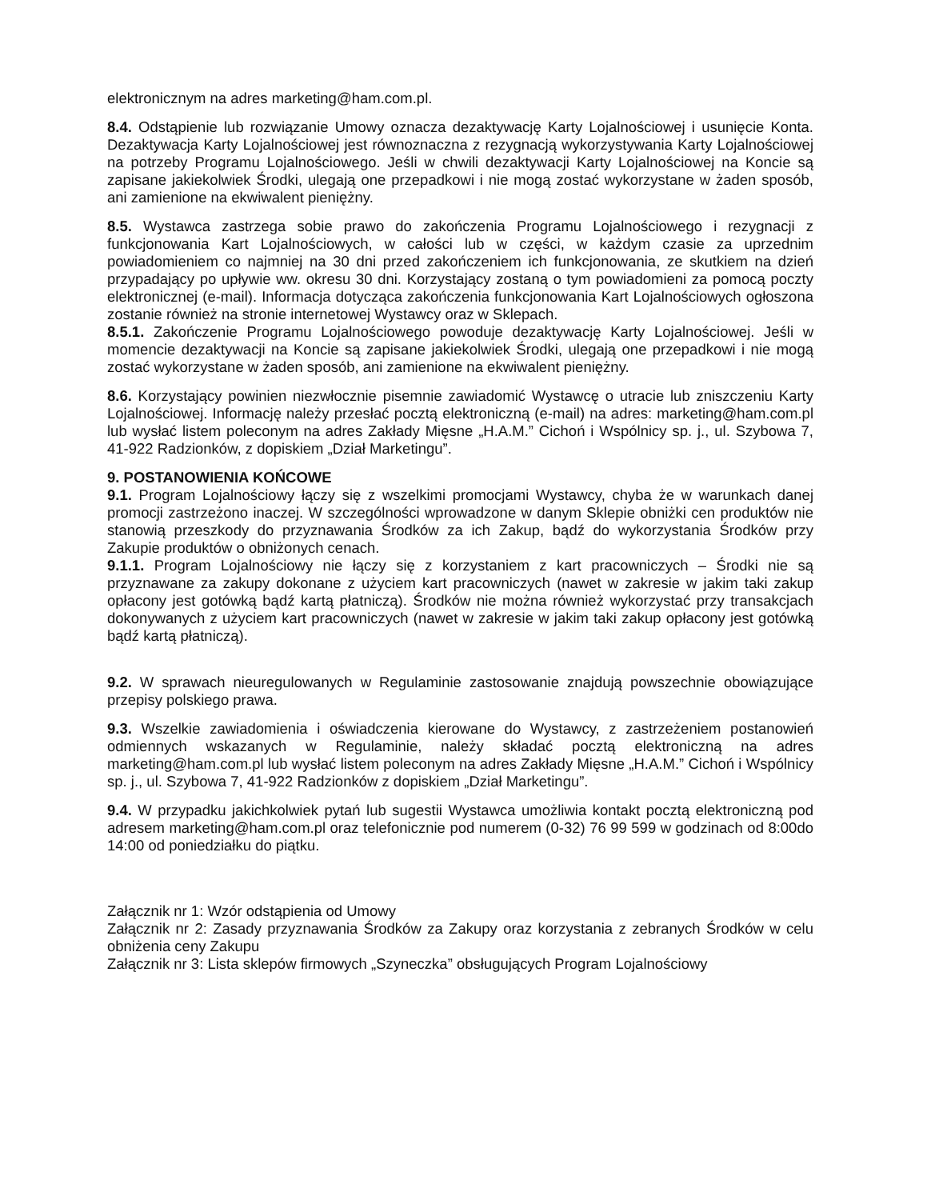elektronicznym na adres marketing@ham.com.pl.
8.4. Odstąpienie lub rozwiązanie Umowy oznacza dezaktywację Karty Lojalnościowej i usunięcie Konta. Dezaktywacja Karty Lojalnościowej jest równoznaczna z rezygnacją wykorzystywania Karty Lojalnościowej na potrzeby Programu Lojalnościowego. Jeśli w chwili dezaktywacji Karty Lojalnościowej na Koncie są zapisane jakiekolwiek Środki, ulegają one przepadkowi i nie mogą zostać wykorzystane w żaden sposób, ani zamienione na ekwiwalent pieniężny.
8.5. Wystawca zastrzega sobie prawo do zakończenia Programu Lojalnościowego i rezygnacji z funkcjonowania Kart Lojalnościowych, w całości lub w części, w każdym czasie za uprzednim powiadomieniem co najmniej na 30 dni przed zakończeniem ich funkcjonowania, ze skutkiem na dzień przypadający po upływie ww. okresu 30 dni. Korzystający zostaną o tym powiadomieni za pomocą poczty elektronicznej (e-mail). Informacja dotycząca zakończenia funkcjonowania Kart Lojalnościowych ogłoszona zostanie również na stronie internetowej Wystawcy oraz w Sklepach.
8.5.1. Zakończenie Programu Lojalnościowego powoduje dezaktywację Karty Lojalnościowej. Jeśli w momencie dezaktywacji na Koncie są zapisane jakiekolwiek Środki, ulegają one przepadkowi i nie mogą zostać wykorzystane w żaden sposób, ani zamienione na ekwiwalent pieniężny.
8.6. Korzystający powinien niezwłocznie pisemnie zawiadomić Wystawcę o utracie lub zniszczeniu Karty Lojalnościowej. Informację należy przesłać pocztą elektroniczną (e-mail) na adres: marketing@ham.com.pl lub wysłać listem poleconym na adres Zakłady Mięsne „H.A.M.” Cichoń i Wspólnicy sp. j., ul. Szybowa 7, 41-922 Radzionków, z dopiskiem „Dział Marketingu”.
9. POSTANOWIENIA KOŃCOWE
9.1. Program Lojalnościowy łączy się z wszelkimi promocjami Wystawcy, chyba że w warunkach danej promocji zastrzeżono inaczej. W szczególności wprowadzone w danym Sklepie obniżki cen produktów nie stanowią przeszkody do przyznawania Środków za ich Zakup, bądź do wykorzystania Środków przy Zakupie produktów o obniżonych cenach.
9.1.1. Program Lojalnościowy nie łączy się z korzystaniem z kart pracowniczych – Środki nie są przyznawane za zakupy dokonane z użyciem kart pracowniczych (nawet w zakresie w jakim taki zakup opłacony jest gotówką bądź kartą płatniczą). Środków nie można również wykorzystać przy transakcjach dokonywanych z użyciem kart pracowniczych (nawet w zakresie w jakim taki zakup opłacony jest gotówką bądź kartą płatniczą).
9.2. W sprawach nieuregulowanych w Regulaminie zastosowanie znajdują powszechnie obowiązujące przepisy polskiego prawa.
9.3. Wszelkie zawiadomienia i oświadczenia kierowane do Wystawcy, z zastrzeżeniem postanowień odmiennych wskazanych w Regulaminie, należy składać pocztą elektroniczną na adres marketing@ham.com.pl lub wysłać listem poleconym na adres Zakłady Mięsne „H.A.M.” Cichoń i Wspólnicy sp. j., ul. Szybowa 7, 41-922 Radzionków z dopiskiem „Dział Marketingu”.
9.4. W przypadku jakichkolwiek pytań lub sugestii Wystawca umożliwia kontakt pocztą elektroniczną pod adresem marketing@ham.com.pl oraz telefonicznie pod numerem (0-32) 76 99 599 w godzinach od 8:00do 14:00 od poniedziałku do piątku.
Załącznik nr 1: Wzór odstąpienia od Umowy
Załącznik nr 2: Zasady przyznawania Środków za Zakupy oraz korzystania z zebranych Środków w celu obniżenia ceny Zakupu
Załącznik nr 3: Lista sklepów firmowych „Szyneczka” obsługujących Program Lojalnościowy